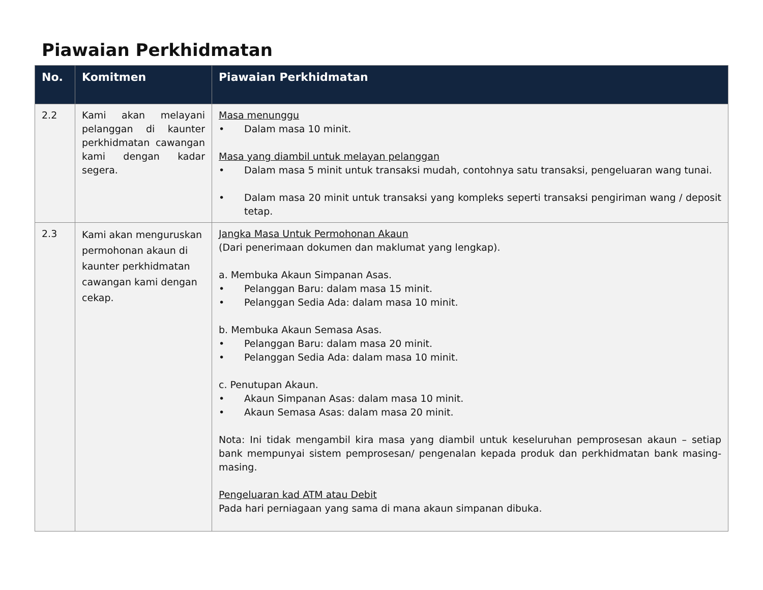Piawaian Perkhidmatan
| No. | Komitmen | Piawaian Perkhidmatan |
| --- | --- | --- |
| 2.2 | Kami akan melayani pelanggan di kaunter perkhidmatan cawangan kami dengan kadar segera. | Masa menunggu • Dalam masa 10 minit. Masa yang diambil untuk melayan pelanggan • Dalam masa 5 minit untuk transaksi mudah, contohnya satu transaksi, pengeluaran wang tunai. • Dalam masa 20 minit untuk transaksi yang kompleks seperti transaksi pengiriman wang / deposit tetap. |
| 2.3 | Kami akan menguruskan permohonan akaun di kaunter perkhidmatan cawangan kami dengan cekap. | Jangka Masa Untuk Permohonan Akaun (Dari penerimaan dokumen dan maklumat yang lengkap). a. Membuka Akaun Simpanan Asas. • Pelanggan Baru: dalam masa 15 minit. • Pelanggan Sedia Ada: dalam masa 10 minit. b. Membuka Akaun Semasa Asas. • Pelanggan Baru: dalam masa 20 minit. • Pelanggan Sedia Ada: dalam masa 10 minit. c. Penutupan Akaun. • Akaun Simpanan Asas: dalam masa 10 minit. • Akaun Semasa Asas: dalam masa 20 minit. Nota: Ini tidak mengambil kira masa yang diambil untuk keseluruhan pemprosesan akaun – setiap bank mempunyai sistem pemprosesan/ pengenalan kepada produk dan perkhidmatan bank masing-masing. Pengeluaran kad ATM atau Debit Pada hari perniagaan yang sama di mana akaun simpanan dibuka. |